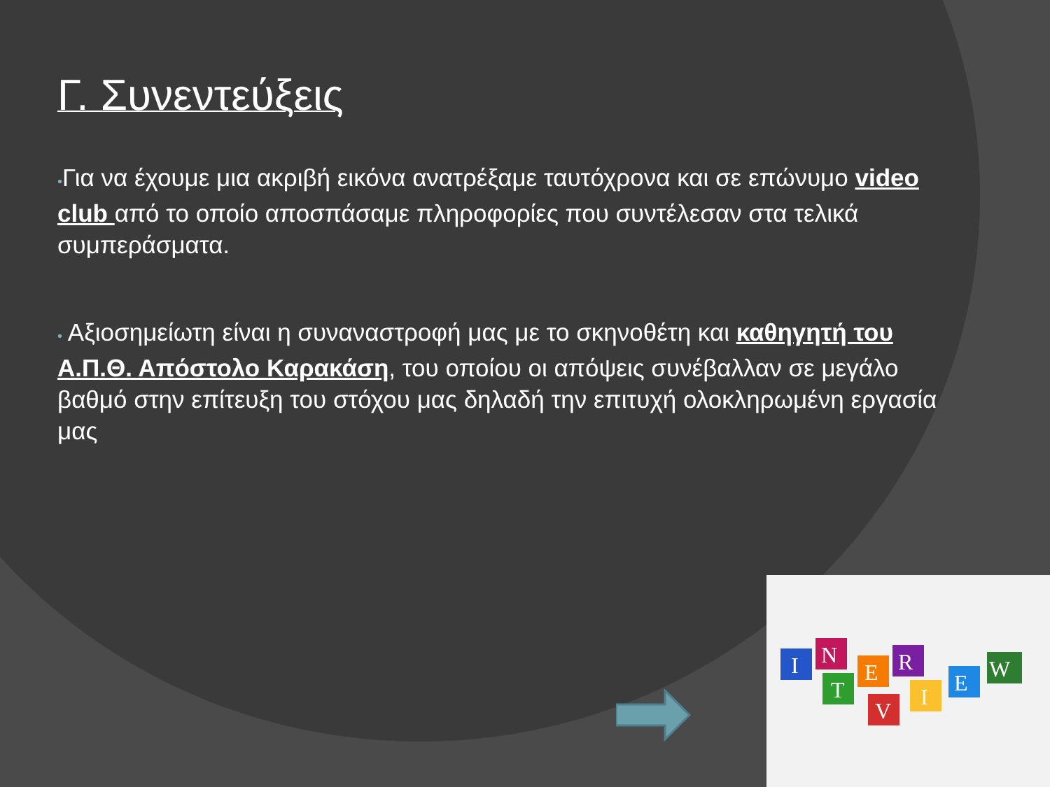Γ. Συνεντεύξεις
•Για να έχουμε μια ακριβή εικόνα ανατρέξαμε ταυτόχρονα και σε επώνυμο video club από το οποίο αποσπάσαμε πληροφορίες που συντέλεσαν στα τελικά συμπεράσματα.
• Αξιοσημείωτη είναι η συναναστροφή μας με το σκηνοθέτη και καθηγητή του Α.Π.Θ. Απόστολο Καρακάση, του οποίου οι απόψεις συνέβαλλαν σε μεγάλο βαθμό στην επίτευξη του στόχου μας δηλαδή την επιτυχή ολοκληρωμένη εργασία μας
I
N
T
E
R
V
I
E
W